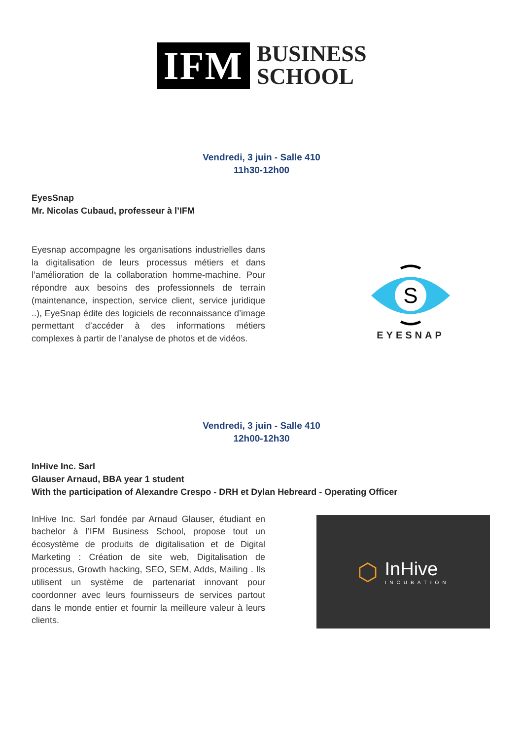IFM
BUSINESS
SCHOOL
Vendredi, 3 juin - Salle 410
11h30-12h00
EyesSnap
Mr. Nicolas Cubaud, professeur à l’IFM
Eyesnap accompagne les organisations industrielles dans la digitalisation de leurs processus métiers et dans l’amélioration de la collaboration homme-machine. Pour répondre aux besoins des professionnels de terrain (maintenance, inspection, service client, service juridique ..), EyeSnap édite des logiciels de reconnaissance d’image permettant d’accéder à des informations métiers complexes à partir de l’analyse de photos et de vidéos.
S
EYESNAP
Vendredi, 3 juin - Salle 410
12h00-12h30
InHive Inc. Sarl
Glauser Arnaud, BBA year 1 student
With the participation of Alexandre Crespo - DRH et Dylan Hebreard - Operating Officer
InHive Inc. Sarl fondée par Arnaud Glauser, étudiant en bachelor à l’IFM Business School, propose tout un écosystème de produits de digitalisation et de Digital Marketing : Création de site web, Digitalisation de processus, Growth hacking, SEO, SEM, Adds, Mailing . Ils utilisent un système de partenariat innovant pour coordonner avec leurs fournisseurs de services partout dans le monde entier et fournir la meilleure valeur à leurs clients.
⬡
InHive
INCUBATION